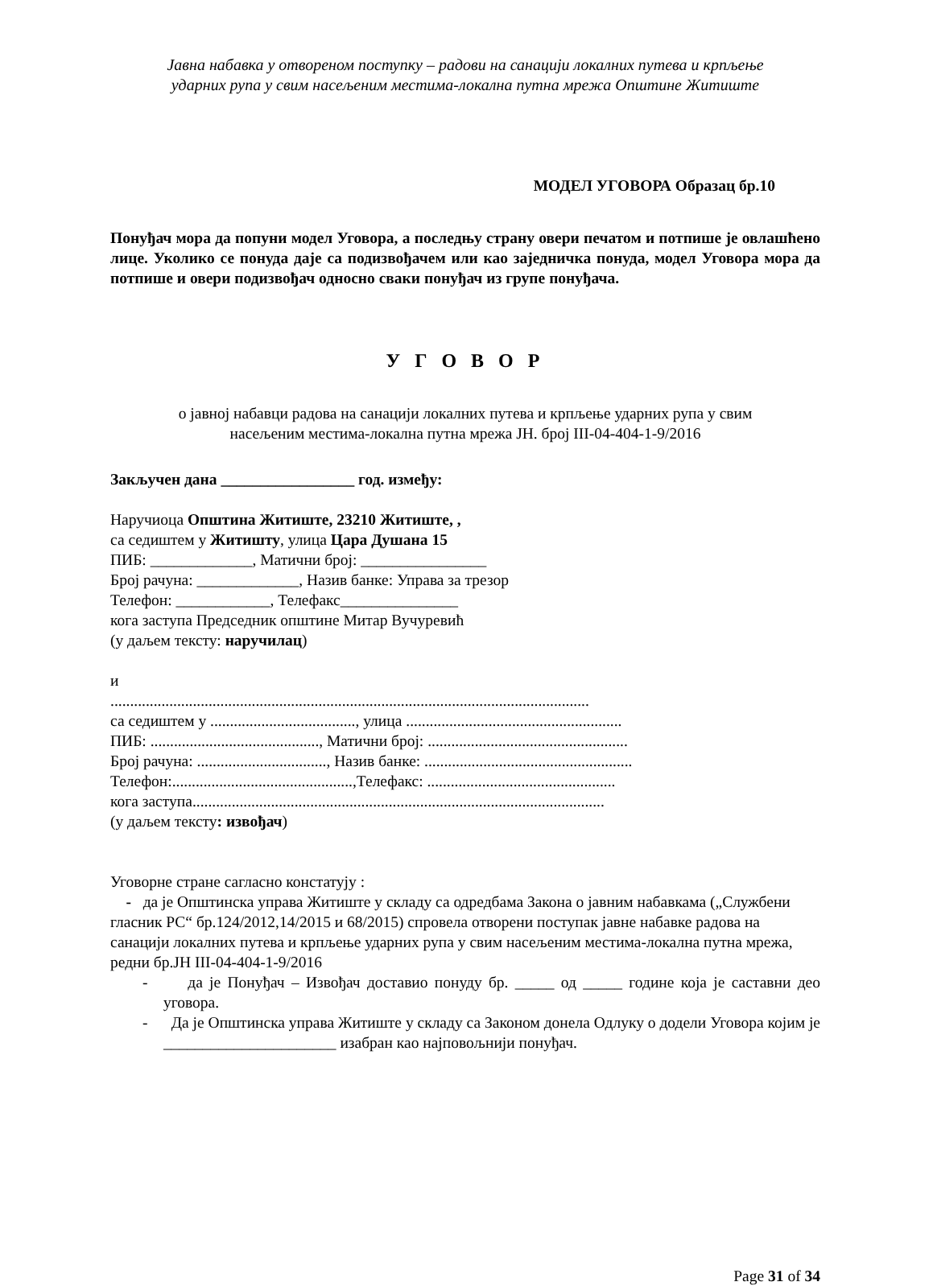Јавна набавка у отвореном поступку – радови на санацији локалних путева и крпљење
ударних рупа у свим насељеним местима-локална путна мрежа Општине Житиште
МОДЕЛ УГОВОРА Образац бр.10
Понуђач мора да попуни модел Уговора, а последњу страну овери печатом и потпише је овлашћено лице. Уколико се понуда даје са подизвођачем или као заједничка понуда, модел Уговора мора да потпише и овери подизвођач односно сваки понуђач из групе понуђача.
У Г О В О Р
о јавној набавци радова на санацији локалних путева и крпљење ударних рупа у свим
насељеним местима-локална путна мрежа ЈН. број III-04-404-1-9/2016
Закључен дана _________________ год. између:
Наручиоца Општина Житиште, 23210 Житиште, ,
са седиштем у Житишту, улица Цара Душана 15
ПИБ: _____________, Матични број: ________________
Број рачуна: _____________, Назив банке: Управа за трезор
Телефон: ____________, Телефакс_______________
кога заступа Председник општине Митар Вучуревић
(у даљем тексту: наручилац)
и
..........................................................................................................................
са седиштем у ....................................., улица .......................................................
ПИБ: ..........................................., Матични број: ...................................................
Број рачуна: ................................., Назив банке: .....................................................
Телефон:..............................................,Телефакс: ................................................
кога заступа.........................................................................................................
(у даљем тексту: извођач)
Уговорне стране сагласно констатују :
- да је Општинска управа Житиште у складу са одредбама Закона о јавним набавкама („Службени гласник РС“ бр.124/2012,14/2015 и 68/2015) спровела отворени поступак јавне набавке радова на санацији локалних путева и крпљење ударних рупа у свим насељеним местима-локална путна мрежа, редни бр.ЈН III-04-404-1-9/2016
- да је Понуђач – Извођач доставио понуду бр. _____ од _____ године која је саставни део уговора.
- Да је Општинска управа Житиште у складу са Законом донела Одлуку о додели Уговора којим је ______________________ изабран као најповољнији понуђач.
Page 31 of 34